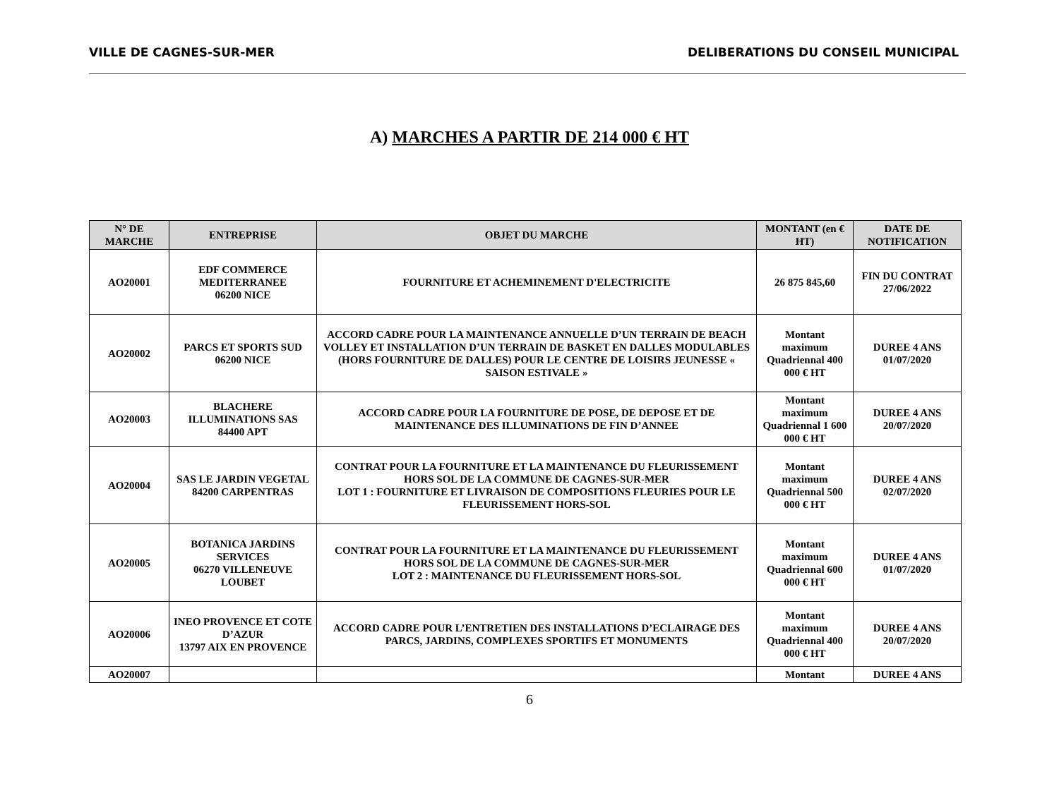VILLE DE CAGNES-SUR-MER DELIBERATIONS DU CONSEIL MUNICIPAL
A) MARCHES A PARTIR DE 214 000 € HT
| N° DE MARCHE | ENTREPRISE | OBJET DU MARCHE | MONTANT (en € HT) | DATE DE NOTIFICATION |
| --- | --- | --- | --- | --- |
| AO20001 | EDF COMMERCE MEDITERRANEE 06200 NICE | FOURNITURE ET ACHEMINEMENT D'ELECTRICITE | 26 875 845,60 | FIN DU CONTRAT 27/06/2022 |
| AO20002 | PARCS ET SPORTS SUD 06200 NICE | ACCORD CADRE POUR LA MAINTENANCE ANNUELLE D’UN TERRAIN DE BEACH VOLLEY ET INSTALLATION D’UN TERRAIN DE BASKET EN DALLES MODULABLES (HORS FOURNITURE DE DALLES) POUR LE CENTRE DE LOISIRS JEUNESSE « SAISON ESTIVALE » | Montant maximum Quadriennal 400 000 € HT | DUREE 4 ANS 01/07/2020 |
| AO20003 | BLACHERE ILLUMINATIONS SAS 84400 APT | ACCORD CADRE POUR LA FOURNITURE DE POSE, DE DEPOSE ET DE MAINTENANCE DES ILLUMINATIONS DE FIN D’ANNEE | Montant maximum Quadriennal 1 600 000 € HT | DUREE 4 ANS 20/07/2020 |
| AO20004 | SAS LE JARDIN VEGETAL 84200 CARPENTRAS | CONTRAT POUR LA FOURNITURE ET LA MAINTENANCE DU FLEURISSEMENT HORS SOL DE LA COMMUNE DE CAGNES-SUR-MER LOT 1 : FOURNITURE ET LIVRAISON DE COMPOSITIONS FLEURIES POUR LE FLEURISSEMENT HORS-SOL | Montant maximum Quadriennal 500 000 € HT | DUREE 4 ANS 02/07/2020 |
| AO20005 | BOTANICA JARDINS SERVICES 06270 VILLENEUVE LOUBET | CONTRAT POUR LA FOURNITURE ET LA MAINTENANCE DU FLEURISSEMENT HORS SOL DE LA COMMUNE DE CAGNES-SUR-MER LOT 2 : MAINTENANCE DU FLEURISSEMENT HORS-SOL | Montant maximum Quadriennal 600 000 € HT | DUREE 4 ANS 01/07/2020 |
| AO20006 | INEO PROVENCE ET COTE D’AZUR 13797 AIX EN PROVENCE | ACCORD CADRE POUR L’ENTRETIEN DES INSTALLATIONS D’ECLAIRAGE DES PARCS, JARDINS, COMPLEXES SPORTIFS ET MONUMENTS | Montant maximum Quadriennal 400 000 € HT | DUREE 4 ANS 20/07/2020 |
| AO20007 | | | Montant | DUREE 4 ANS |
6